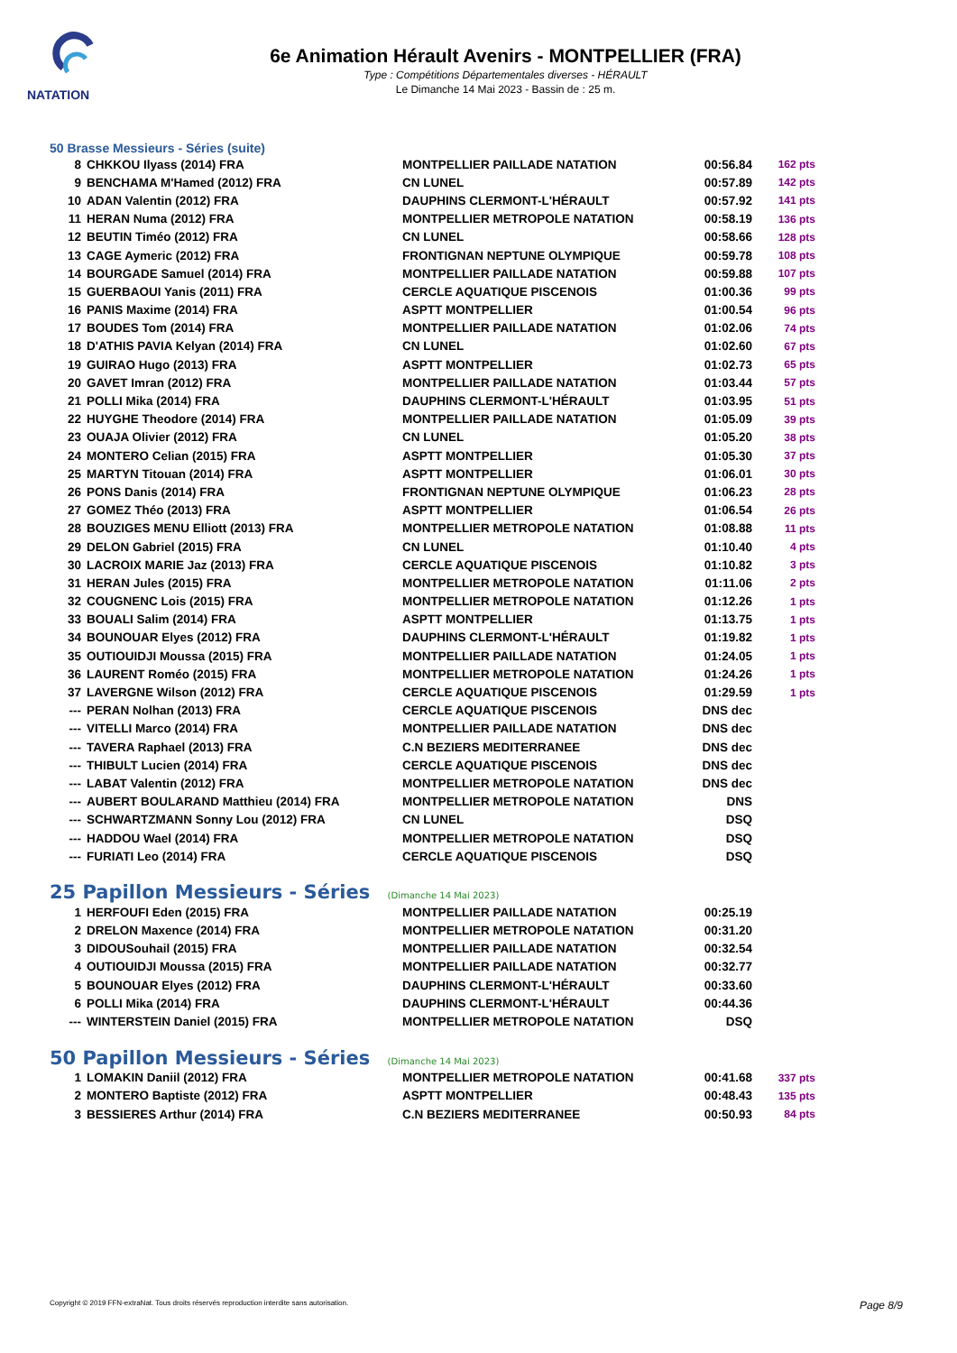NATATION
6e Animation Hérault Avenirs - MONTPELLIER (FRA)
Type : Compétitions Départementales diverses - HÉRAULT
Le Dimanche 14 Mai 2023 - Bassin de : 25 m.
50 Brasse Messieurs - Séries (suite)
| 8 | CHKKOU Ilyass (2014) FRA | MONTPELLIER PAILLADE NATATION | 00:56.84 | 162 pts |
| 9 | BENCHAMA M'Hamed (2012) FRA | CN LUNEL | 00:57.89 | 142 pts |
| 10 | ADAN Valentin (2012) FRA | DAUPHINS CLERMONT-L'HÉRAULT | 00:57.92 | 141 pts |
| 11 | HERAN Numa (2012) FRA | MONTPELLIER METROPOLE NATATION | 00:58.19 | 136 pts |
| 12 | BEUTIN Timéo (2012) FRA | CN LUNEL | 00:58.66 | 128 pts |
| 13 | CAGE Aymeric (2012) FRA | FRONTIGNAN NEPTUNE OLYMPIQUE | 00:59.78 | 108 pts |
| 14 | BOURGADE Samuel (2014) FRA | MONTPELLIER PAILLADE NATATION | 00:59.88 | 107 pts |
| 15 | GUERBAOUI Yanis (2011) FRA | CERCLE AQUATIQUE PISCENOIS | 01:00.36 | 99 pts |
| 16 | PANIS Maxime (2014) FRA | ASPTT MONTPELLIER | 01:00.54 | 96 pts |
| 17 | BOUDES Tom (2014) FRA | MONTPELLIER PAILLADE NATATION | 01:02.06 | 74 pts |
| 18 | D'ATHIS PAVIA Kelyan (2014) FRA | CN LUNEL | 01:02.60 | 67 pts |
| 19 | GUIRAO Hugo (2013) FRA | ASPTT MONTPELLIER | 01:02.73 | 65 pts |
| 20 | GAVET Imran (2012) FRA | MONTPELLIER PAILLADE NATATION | 01:03.44 | 57 pts |
| 21 | POLLI Mika (2014) FRA | DAUPHINS CLERMONT-L'HÉRAULT | 01:03.95 | 51 pts |
| 22 | HUYGHE Theodore (2014) FRA | MONTPELLIER PAILLADE NATATION | 01:05.09 | 39 pts |
| 23 | OUAJA Olivier (2012) FRA | CN LUNEL | 01:05.20 | 38 pts |
| 24 | MONTERO Celian (2015) FRA | ASPTT MONTPELLIER | 01:05.30 | 37 pts |
| 25 | MARTYN Titouan (2014) FRA | ASPTT MONTPELLIER | 01:06.01 | 30 pts |
| 26 | PONS Danis (2014) FRA | FRONTIGNAN NEPTUNE OLYMPIQUE | 01:06.23 | 28 pts |
| 27 | GOMEZ Théo (2013) FRA | ASPTT MONTPELLIER | 01:06.54 | 26 pts |
| 28 | BOUZIGES MENU Elliott (2013) FRA | MONTPELLIER METROPOLE NATATION | 01:08.88 | 11 pts |
| 29 | DELON Gabriel (2015) FRA | CN LUNEL | 01:10.40 | 4 pts |
| 30 | LACROIX MARIE Jaz (2013) FRA | CERCLE AQUATIQUE PISCENOIS | 01:10.82 | 3 pts |
| 31 | HERAN Jules (2015) FRA | MONTPELLIER METROPOLE NATATION | 01:11.06 | 2 pts |
| 32 | COUGNENC Lois (2015) FRA | MONTPELLIER METROPOLE NATATION | 01:12.26 | 1 pts |
| 33 | BOUALI Salim (2014) FRA | ASPTT MONTPELLIER | 01:13.75 | 1 pts |
| 34 | BOUNOUAR Elyes (2012) FRA | DAUPHINS CLERMONT-L'HÉRAULT | 01:19.82 | 1 pts |
| 35 | OUTIOUIDJI Moussa (2015) FRA | MONTPELLIER PAILLADE NATATION | 01:24.05 | 1 pts |
| 36 | LAURENT Roméo (2015) FRA | MONTPELLIER METROPOLE NATATION | 01:24.26 | 1 pts |
| 37 | LAVERGNE Wilson (2012) FRA | CERCLE AQUATIQUE PISCENOIS | 01:29.59 | 1 pts |
| --- | PERAN Nolhan (2013) FRA | CERCLE AQUATIQUE PISCENOIS | DNS dec | |
| --- | VITELLI Marco (2014) FRA | MONTPELLIER PAILLADE NATATION | DNS dec | |
| --- | TAVERA Raphael (2013) FRA | C.N BEZIERS MEDITERRANEE | DNS dec | |
| --- | THIBULT Lucien (2014) FRA | CERCLE AQUATIQUE PISCENOIS | DNS dec | |
| --- | LABAT Valentin (2012) FRA | MONTPELLIER METROPOLE NATATION | DNS dec | |
| --- | AUBERT BOULARAND Matthieu (2014) FRA | MONTPELLIER METROPOLE NATATION | DNS | |
| --- | SCHWARTZMANN Sonny Lou (2012) FRA | CN LUNEL | DSQ | |
| --- | HADDOU Wael (2014) FRA | MONTPELLIER METROPOLE NATATION | DSQ | |
| --- | FURIATI Leo (2014) FRA | CERCLE AQUATIQUE PISCENOIS | DSQ | |
25 Papillon Messieurs - Séries (Dimanche 14 Mai 2023)
| 1 | HERFOUFI Eden (2015) FRA | MONTPELLIER PAILLADE NATATION | 00:25.19 | |
| 2 | DRELON Maxence (2014) FRA | MONTPELLIER METROPOLE NATATION | 00:31.20 | |
| 3 | DIDOUSouhail (2015) FRA | MONTPELLIER PAILLADE NATATION | 00:32.54 | |
| 4 | OUTIOUIDJI Moussa (2015) FRA | MONTPELLIER PAILLADE NATATION | 00:32.77 | |
| 5 | BOUNOUAR Elyes (2012) FRA | DAUPHINS CLERMONT-L'HÉRAULT | 00:33.60 | |
| 6 | POLLI Mika (2014) FRA | DAUPHINS CLERMONT-L'HÉRAULT | 00:44.36 | |
| --- | WINTERSTEIN Daniel (2015) FRA | MONTPELLIER METROPOLE NATATION | DSQ | |
50 Papillon Messieurs - Séries (Dimanche 14 Mai 2023)
| 1 | LOMAKIN Daniil (2012) FRA | MONTPELLIER METROPOLE NATATION | 00:41.68 | 337 pts |
| 2 | MONTERO Baptiste (2012) FRA | ASPTT MONTPELLIER | 00:48.43 | 135 pts |
| 3 | BESSIERES Arthur (2014) FRA | C.N BEZIERS MEDITERRANEE | 00:50.93 | 84 pts |
Copyright © 2019 FFN-extraNat. Tous droits réservés reproduction interdite sans autorisation. Page 8/9